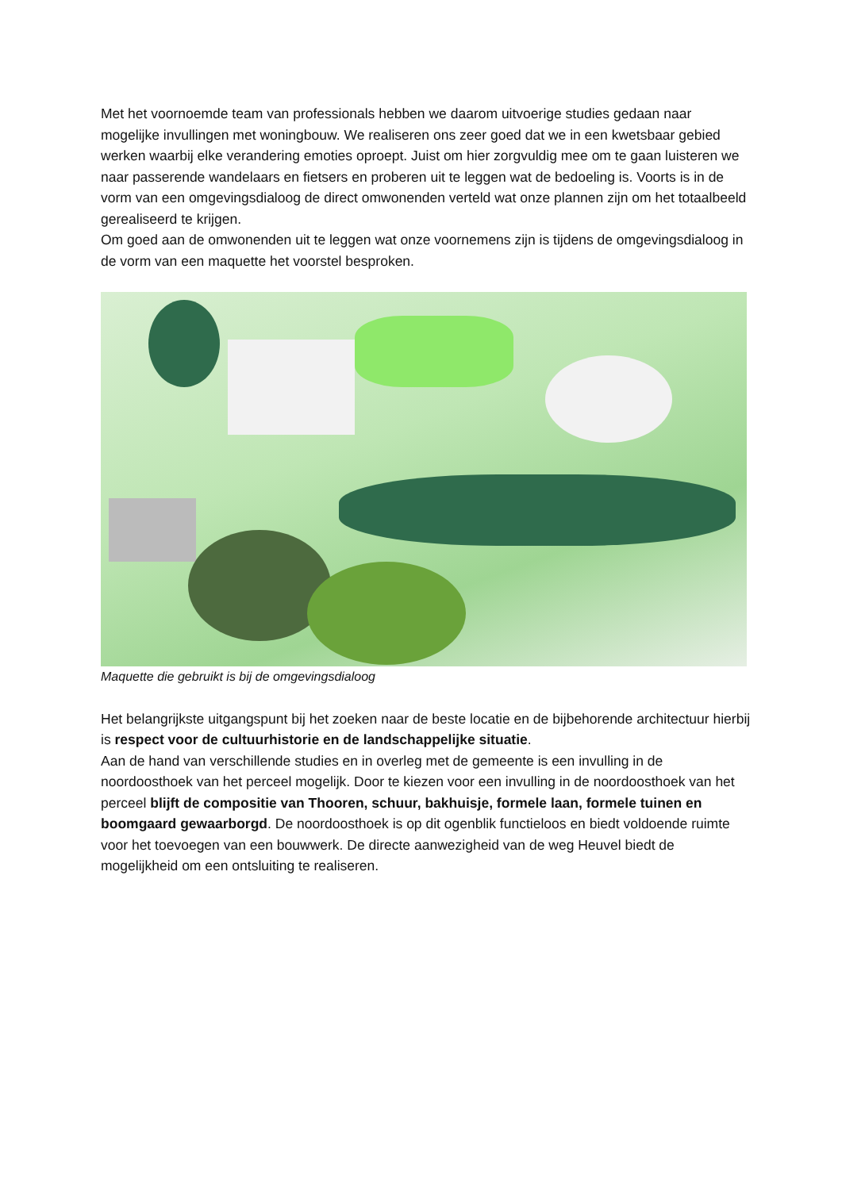Met het voornoemde team van professionals hebben we daarom uitvoerige studies gedaan naar mogelijke invullingen met woningbouw. We realiseren ons zeer goed dat we in een kwetsbaar gebied werken waarbij elke verandering emoties oproept. Juist om hier zorgvuldig mee om te gaan luisteren we naar passerende wandelaars en fietsers en proberen uit te leggen wat de bedoeling is. Voorts is in de vorm van een omgevingsdialoog de direct omwonenden verteld wat onze plannen zijn om het totaalbeeld gerealiseerd te krijgen.
Om goed aan de omwonenden uit te leggen wat onze voornemens zijn is tijdens de omgevingsdialoog in de vorm van een maquette het voorstel besproken.
Maquette die gebruikt is bij de omgevingsdialoog
Het belangrijkste uitgangspunt bij het zoeken naar de beste locatie en de bijbehorende architectuur hierbij is respect voor de cultuurhistorie en de landschappelijke situatie.
Aan de hand van verschillende studies en in overleg met de gemeente is een invulling in de noordoosthoek van het perceel mogelijk. Door te kiezen voor een invulling in de noordoosthoek van het perceel blijft de compositie van Thooren, schuur, bakhuisje, formele laan, formele tuinen en boomgaard gewaarborgd. De noordoosthoek is op dit ogenblik functieloos en biedt voldoende ruimte voor het toevoegen van een bouwwerk. De directe aanwezigheid van de weg Heuvel biedt de mogelijkheid om een ontsluiting te realiseren.